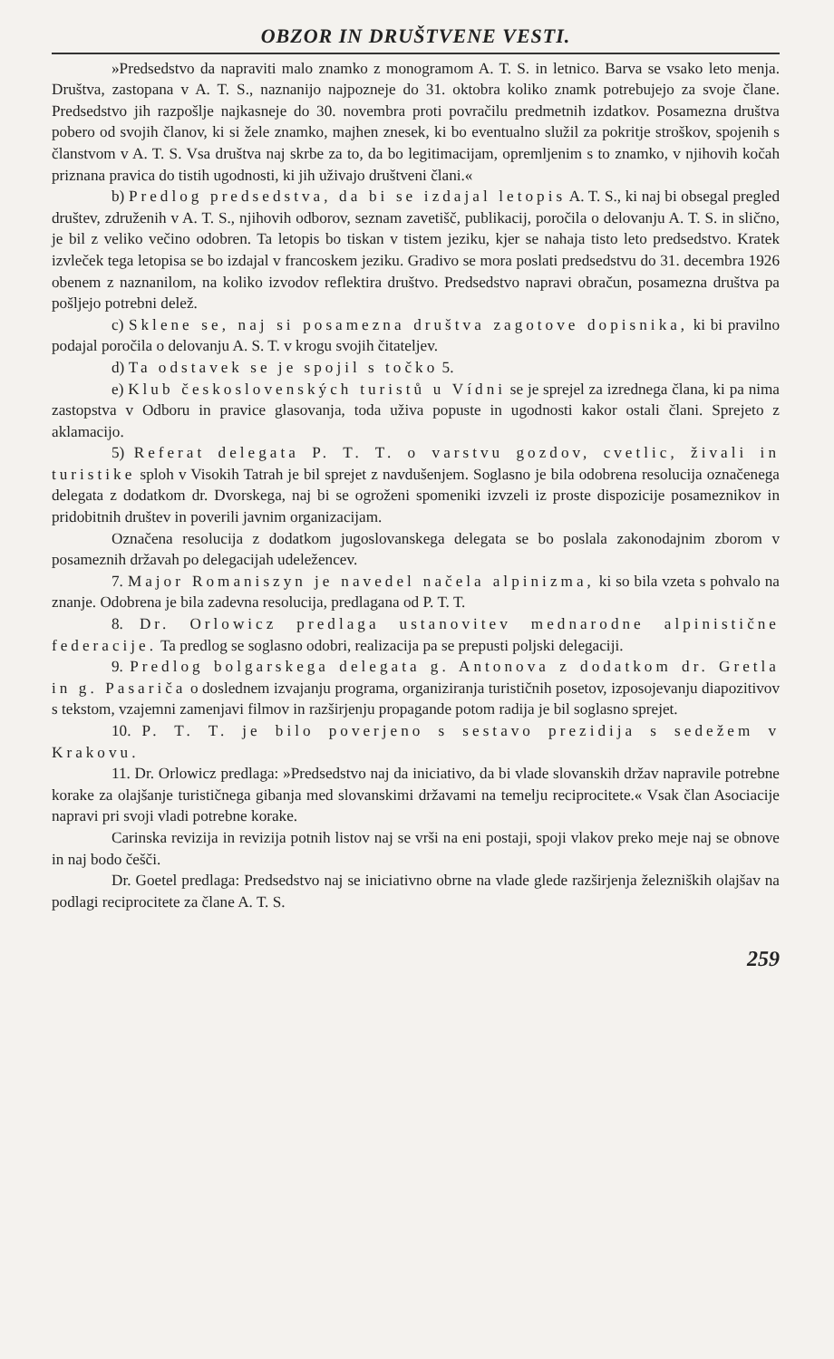OBZOR IN DRUŠTVENE VESTI.
»Predsedstvo da napraviti malo znamko z monogramom A. T. S. in letnico. Barva se vsako leto menja. Društva, zastopana v A. T. S., naznanijo najpozneje do 31. oktobra koliko znamk potrebujejo za svoje člane. Predsedstvo jih razpošlje najkasneje do 30. novembra proti povračilu predmetnih izdatkov. Posamezna društva pobero od svojih članov, ki si žele znamko, majhen znesek, ki bo eventualno služil za pokritje stroškov, spojenih s članstvom v A. T. S. Vsa društva naj skrbe za to, da bo legitimacijam, opremljenim s to znamko, v njihovih kočah priznana pravica do tistih ugodnosti, ki jih uživajo društveni člani.«
b) Predlog predsedstva, da bi se izdajal letopis A. T. S., ki naj bi obsegal pregled društev, združenih v A. T. S., njihovih odborov, seznam zavetišč, publikacij, poročila o delovanju A. T. S. in slično, je bil z veliko večino odobren. Ta letopis bo tiskan v tistem jeziku, kjer se nahaja tisto leto predsedstvo. Kratek izvleček tega letopisa se bo izdajal v francoskem jeziku. Gradivo se mora poslati predsedstvu do 31. decembra 1926 obenem z naznanilom, na koliko izvodov reflektira društvo. Predsedstvo napravi obračun, posamezna društva pa pošljejo potrebni delež.
c) Sklene se, naj si posamezna društva zagotove dopisnika, ki bi pravilno podajal poročila o delovanju A. S. T. v krogu svojih čitateljev.
d) Ta odstavek se je spojil s točko 5.
e) Klub československých turistů u Vídni se je sprejel za izrednega člana, ki pa nima zastopstva v Odboru in pravice glasovanja, toda uživa popuste in ugodnosti kakor ostali člani. Sprejeto z aklamacijo.
5) Referat delegata P. T. T. o varstvu gozdov, cvetlic, živali in turistike sploh v Visokih Tatrah je bil sprejet z navdušenjem. Soglasno je bila odobrena resolucija označenega delegata z dodatkom dr. Dvorskega, naj bi se ogroženi spomeniki izvzeli iz proste dispozicije posameznikov in pridobitnih društev in poverili javnim organizacijam.
Označena resolucija z dodatkom jugoslovanskega delegata se bo poslala zakonodajnim zborom v posameznih državah po delegacijah udeležencev.
7. Major Romaniszyn je navedel načela alpinizma, ki so bila vzeta s pohvalo na znanje. Odobrena je bila zadevna resolucija, predlagana od P. T. T.
8. Dr. Orlowicz predlaga ustanovitev mednarodne alpinistične federacije. Ta predlog se soglasno odobri, realizacija pa se prepusti poljski delegaciji.
9. Predlog bolgarskega delegata g. Antonova z dodatkom dr. Gretla in g. Pasariča o doslednem izvajanju programa, organiziranja turističnih posetov, izposojevanju diapozitivov s tekstom, vzajemni zamenjavi filmov in razširjenju propagande potom radija je bil soglasno sprejet.
10. P. T. T. je bilo poverjeno s sestavo prezidija s sedežem v Krakovu.
11. Dr. Orlowicz predlaga: »Predsedstvo naj da iniciativo, da bi vlade slovanskih držav napravile potrebne korake za olajšanje turističnega gibanja med slovanskimi državami na temelju reciprocitete.« Vsak član Asociacije napravi pri svoji vladi potrebne korake.
Carinska revizija in revizija potnih listov naj se vrši na eni postaji, spoji vlakov preko meje naj se obnove in naj bodo češči.
Dr. Goetel predlaga: Predsedstvo naj se iniciativno obrne na vlade glede razširjenja železniških olajšav na podlagi reciprocitete za člane A. T. S.
259